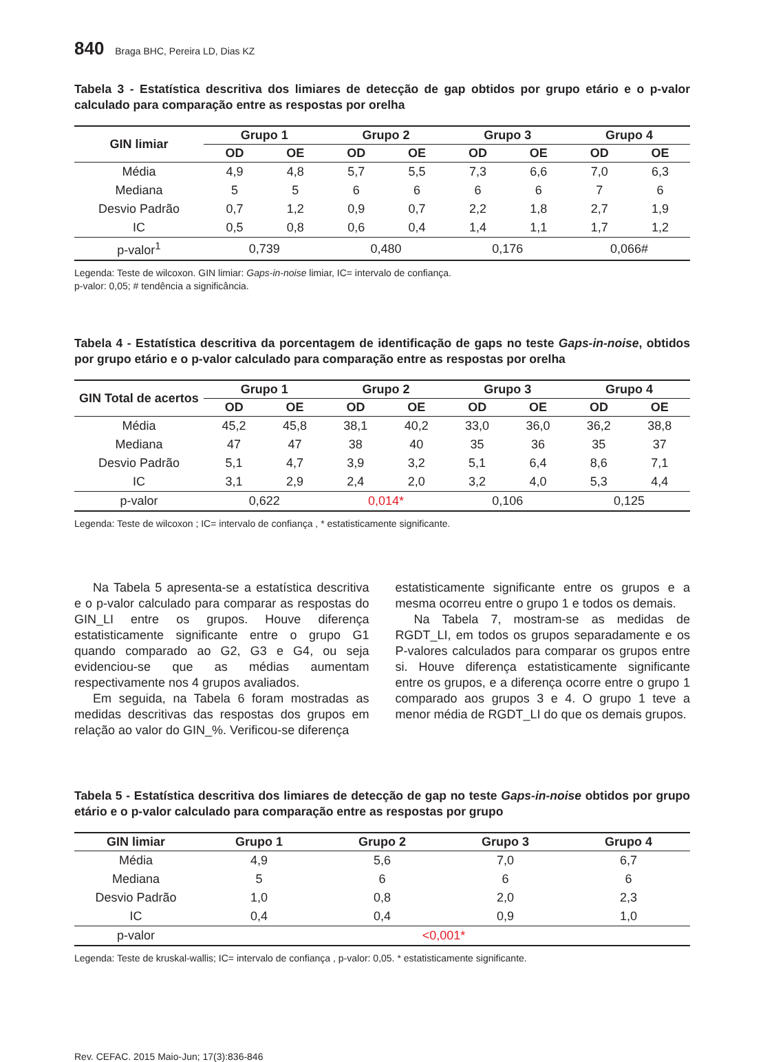840 Braga BHC, Pereira LD, Dias KZ
Tabela 3 - Estatística descritiva dos limiares de detecção de gap obtidos por grupo etário e o p-valor calculado para comparação entre as respostas por orelha
| GIN limiar | Grupo 1 | | Grupo 2 | | Grupo 3 | | Grupo 4 | |
| --- | --- | --- | --- | --- | --- | --- | --- | --- |
| | OD | OE | OD | OE | OD | OE | OD | OE |
| Média | 4,9 | 4,8 | 5,7 | 5,5 | 7,3 | 6,6 | 7,0 | 6,3 |
| Mediana | 5 | 5 | 6 | 6 | 6 | 6 | 7 | 6 |
| Desvio Padrão | 0,7 | 1,2 | 0,9 | 0,7 | 2,2 | 1,8 | 2,7 | 1,9 |
| IC | 0,5 | 0,8 | 0,6 | 0,4 | 1,4 | 1,1 | 1,7 | 1,2 |
| p-valor<sup>1</sup> | 0,739 | | 0,480 | | 0,176 | | 0,066# | |
Legenda: Teste de wilcoxon. GIN limiar: Gaps-in-noise limiar, IC= intervalo de confiança.
p-valor: 0,05; # tendência a significância.
Tabela 4 - Estatística descritiva da porcentagem de identificação de gaps no teste Gaps-in-noise, obtidos por grupo etário e o p-valor calculado para comparação entre as respostas por orelha
| GIN Total de acertos | Grupo 1 | | Grupo 2 | | Grupo 3 | | Grupo 4 | |
| --- | --- | --- | --- | --- | --- | --- | --- | --- |
| | OD | OE | OD | OE | OD | OE | OD | OE |
| Média | 45,2 | 45,8 | 38,1 | 40,2 | 33,0 | 36,0 | 36,2 | 38,8 |
| Mediana | 47 | 47 | 38 | 40 | 35 | 36 | 35 | 37 |
| Desvio Padrão | 5,1 | 4,7 | 3,9 | 3,2 | 5,1 | 6,4 | 8,6 | 7,1 |
| IC | 3,1 | 2,9 | 2,4 | 2,0 | 3,2 | 4,0 | 5,3 | 4,4 |
| p-valor | 0,622 | | 0,014* | | 0,106 | | 0,125 | |
Legenda: Teste de wilcoxon ; IC= intervalo de confiança , * estatisticamente significante.
Na Tabela 5 apresenta-se a estatística descritiva e o p-valor calculado para comparar as respostas do GIN_LI entre os grupos. Houve diferença estatisticamente significante entre o grupo G1 quando comparado ao G2, G3 e G4, ou seja evidenciou-se que as médias aumentam respectivamente nos 4 grupos avaliados.
Em seguida, na Tabela 6 foram mostradas as medidas descritivas das respostas dos grupos em relação ao valor do GIN_%. Verificou-se diferença
estatisticamente significante entre os grupos e a mesma ocorreu entre o grupo 1 e todos os demais.
Na Tabela 7, mostram-se as medidas de RGDT_LI, em todos os grupos separadamente e os P-valores calculados para comparar os grupos entre si. Houve diferença estatisticamente significante entre os grupos, e a diferença ocorre entre o grupo 1 comparado aos grupos 3 e 4. O grupo 1 teve a menor média de RGDT_LI do que os demais grupos.
Tabela 5 - Estatística descritiva dos limiares de detecção de gap no teste Gaps-in-noise obtidos por grupo etário e o p-valor calculado para comparação entre as respostas por grupo
| GIN limiar | Grupo 1 | Grupo 2 | Grupo 3 | Grupo 4 |
| --- | --- | --- | --- | --- |
| Média | 4,9 | 5,6 | 7,0 | 6,7 |
| Mediana | 5 | 6 | 6 | 6 |
| Desvio Padrão | 1,0 | 0,8 | 2,0 | 2,3 |
| IC | 0,4 | 0,4 | 0,9 | 1,0 |
| p-valor | <0,001* | | | |
Legenda: Teste de kruskal-wallis; IC= intervalo de confiança , p-valor: 0,05. * estatisticamente significante.
Rev. CEFAC. 2015 Maio-Jun; 17(3):836-846